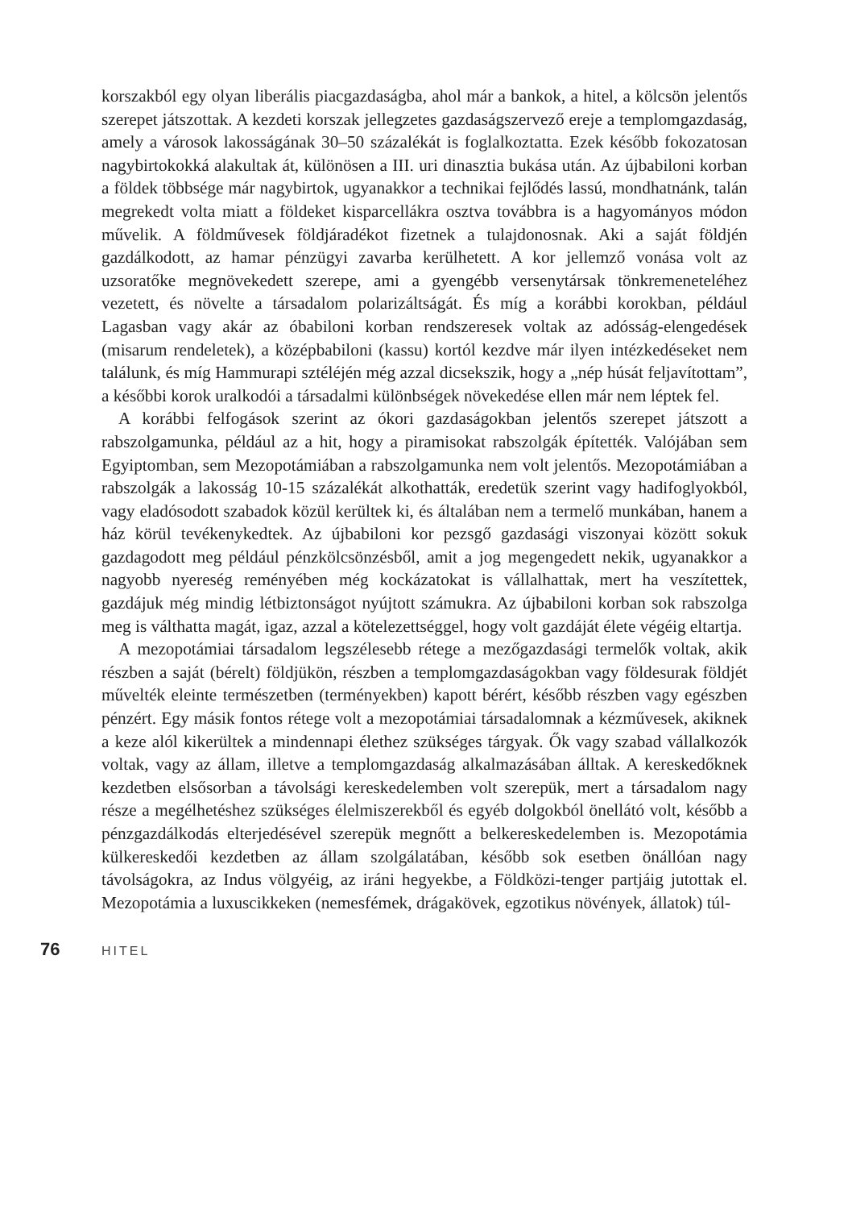korszakból egy olyan liberális piacgazdaságba, ahol már a bankok, a hitel, a kölcsön jelentős szerepet játszottak. A kezdeti korszak jellegzetes gazdaságszervező ereje a templomgazdaság, amely a városok lakosságának 30–50 százalékát is foglalkoztatta. Ezek később fokozatosan nagybirtokokká alakultak át, különösen a III. uri dinasztia bukása után. Az újbabiloni korban a földek többsége már nagybirtok, ugyanakkor a technikai fejlődés lassú, mondhatnánk, talán megrekedt volta miatt a földeket kisparcellákra osztva továbbra is a hagyományos módon művelik. A földművesek földjáradékot fizetnek a tulajdonosnak. Aki a saját földjén gazdálkodott, az hamar pénzügyi zavarba kerülhetett. A kor jellemző vonása volt az uzsoratőke megnövekedett szerepe, ami a gyengébb versenytársak tönkremeneteléhez vezetett, és növelte a társadalom polarizáltságát. És míg a korábbi korokban, például Lagasban vagy akár az óbabiloni korban rendszeresek voltak az adósság-elengedések (misarum rendeletek), a középbabiloni (kassu) kortól kezdve már ilyen intézkedéseket nem találunk, és míg Hammurapi sztéléjén még azzal dicsekszik, hogy a „nép húsát feljavítottam”, a későbbi korok uralkodói a társadalmi különbségek növekedése ellen már nem léptek fel.
A korábbi felfogások szerint az ókori gazdaságokban jelentős szerepet játszott a rabszolgamunka, például az a hit, hogy a piramisokat rabszolgák építették. Valójában sem Egyiptomban, sem Mezopotámiában a rabszolgamunka nem volt jelentős. Mezopotámiában a rabszolgák a lakosság 10-15 százalékát alkothatták, eredetük szerint vagy hadifoglyokból, vagy eladósodott szabadok közül kerültek ki, és általában nem a termelő munkában, hanem a ház körül tevékenykedtek. Az újbabiloni kor pezsgő gazdasági viszonyai között sokuk gazdagodott meg például pénzkölcsönzésből, amit a jog megengedett nekik, ugyanakkor a nagyobb nyereség reményében még kockázatokat is vállalhattak, mert ha veszítettek, gazdájuk még mindig létbiztonságot nyújtott számukra. Az újbabiloni korban sok rabszolga meg is válthatta magát, igaz, azzal a kötelezettséggel, hogy volt gazdáját élete végéig eltartja.
A mezopotámiai társadalom legszélesebb rétege a mezőgazdasági termelők voltak, akik részben a saját (bérelt) földjükön, részben a templomgazdaságokban vagy földesurak földjét művelték eleinte természetben (terményekben) kapott bérért, később részben vagy egészben pénzért. Egy másik fontos rétege volt a mezopotámiai társadalomnak a kézművesek, akiknek a keze alól kikerültek a mindennapi élethez szükséges tárgyak. Ők vagy szabad vállalkozók voltak, vagy az állam, illetve a templomgazdaság alkalmazásában álltak. A kereskedőknek kezdetben elsősorban a távolsági kereskedelemben volt szerepük, mert a társadalom nagy része a megélhetéshez szükséges élelmiszerekből és egyéb dolgokból önellátó volt, később a pénzgazdálkodás elterjedésével szerepük megnőtt a belkereskedelemben is. Mezopotámia külkereskedői kezdetben az állam szolgálatában, később sok esetben önállóan nagy távolságokra, az Indus völgyéig, az iráni hegyekbe, a Földközi-tenger partjáig jutottak el. Mezopotámia a luxuscikkeken (nemesfémek, drágakövek, egzotikus növények, állatok) túl-
76 HITEL